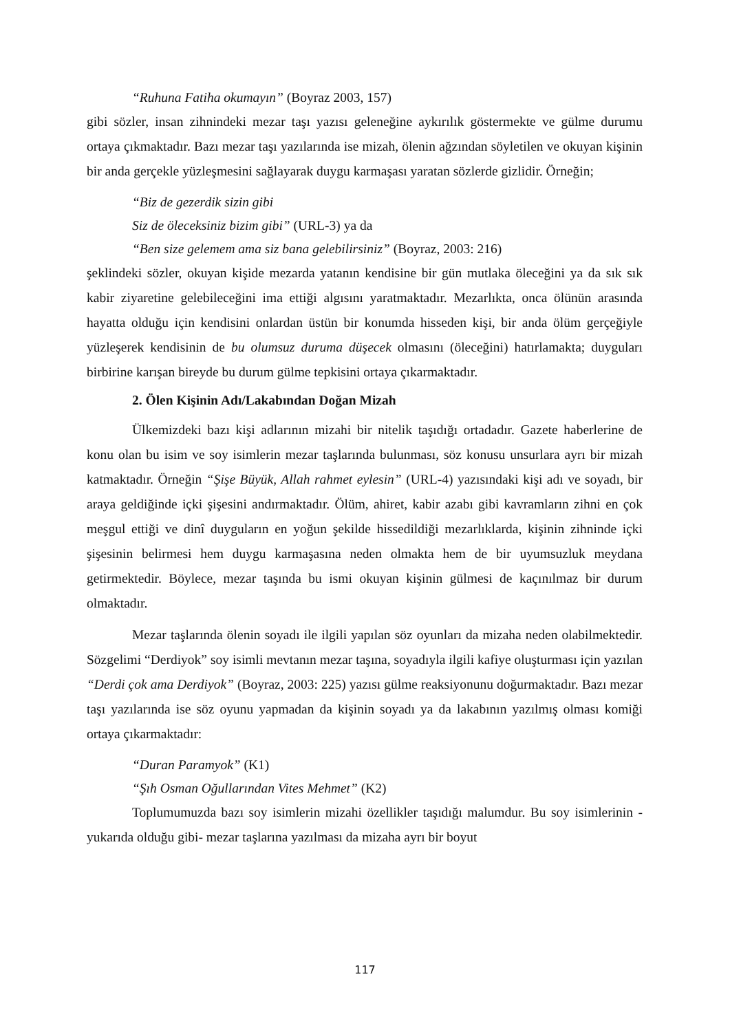“Ruhuna Fatiha okumayın” (Boyraz 2003, 157)
gibi sözler, insan zihnindeki mezar taşı yazısı geleneğine aykırılık göstermekte ve gülme durumu ortaya çıkmaktadır. Bazı mezar taşı yazılarında ise mizah, ölenin ağzından söyletilen ve okuyan kişinin bir anda gerçekle yüzleşmesini sağlayarak duygu karmaşası yaratan sözlerde gizlidir. Örneğin;
“Biz de gezerdik sizin gibi
Siz de öleceksiniz bizim gibi” (URL-3) ya da
“Ben size gelemem ama siz bana gelebilirsiniz” (Boyraz, 2003: 216)
şeklindeki sözler, okuyan kişide mezarda yatanın kendisine bir gün mutlaka öleceğini ya da sık sık kabir ziyaretine gelebileceğini ima ettiği algısını yaratmaktadır. Mezarlıkta, onca ölünün arasında hayatta olduğu için kendisini onlardan üstün bir konumda hisseden kişi, bir anda ölüm gerçeğiyle yüzleşerek kendisinin de bu olumsuz duruma düşecek olmasını (öleceğini) hatırlamakta; duyguları birbirine karışan bireyde bu durum gülme tepkisini ortaya çıkarmaktadır.
2. Ölen Kişinin Adı/Lakabından Doğan Mizah
Ülkemizdeki bazı kişi adlarının mizahi bir nitelik taşıdığı ortadadır. Gazete haberlerine de konu olan bu isim ve soy isimlerin mezar taşlarında bulunması, söz konusu unsurlara ayrı bir mizah katmaktadır. Örneğin “Şişe Büyük, Allah rahmet eylesin” (URL-4) yazısındaki kişi adı ve soyadı, bir araya geldiğinde içki şişesini andırmaktadır. Ölüm, ahiret, kabir azabı gibi kavramların zihni en çok meşgul ettiği ve dinî duyguların en yoğun şekilde hissedildiği mezarlıklarda, kişinin zihninde içki şişesinin belirmesi hem duygu karmaşasına neden olmakta hem de bir uyumsuzluk meydana getirmektedir. Böylece, mezar taşında bu ismi okuyan kişinin gülmesi de kaçınılmaz bir durum olmaktadır.
Mezar taşlarında ölenin soyadı ile ilgili yapılan söz oyunları da mizaha neden olabilmektedir. Sözgelimi “Derdiyok” soy isimli mevtanın mezar taşına, soyadıyla ilgili kafiye oluşturması için yazılan “Derdi çok ama Derdiyok” (Boyraz, 2003: 225) yazısı gülme reaksiyonunu doğurmaktadır. Bazı mezar taşı yazılarında ise söz oyunu yapmadan da kişinin soyadı ya da lakabının yazılmış olması komiği ortaya çıkarmaktadır:
“Duran Paramyok” (K1)
“Şıh Osman Oğullarından Vites Mehmet” (K2)
Toplumumuzda bazı soy isimlerin mizahi özellikler taşıdığı malumdur. Bu soy isimlerinin -yukarıda olduğu gibi- mezar taşlarına yazılması da mizaha ayrı bir boyut
117